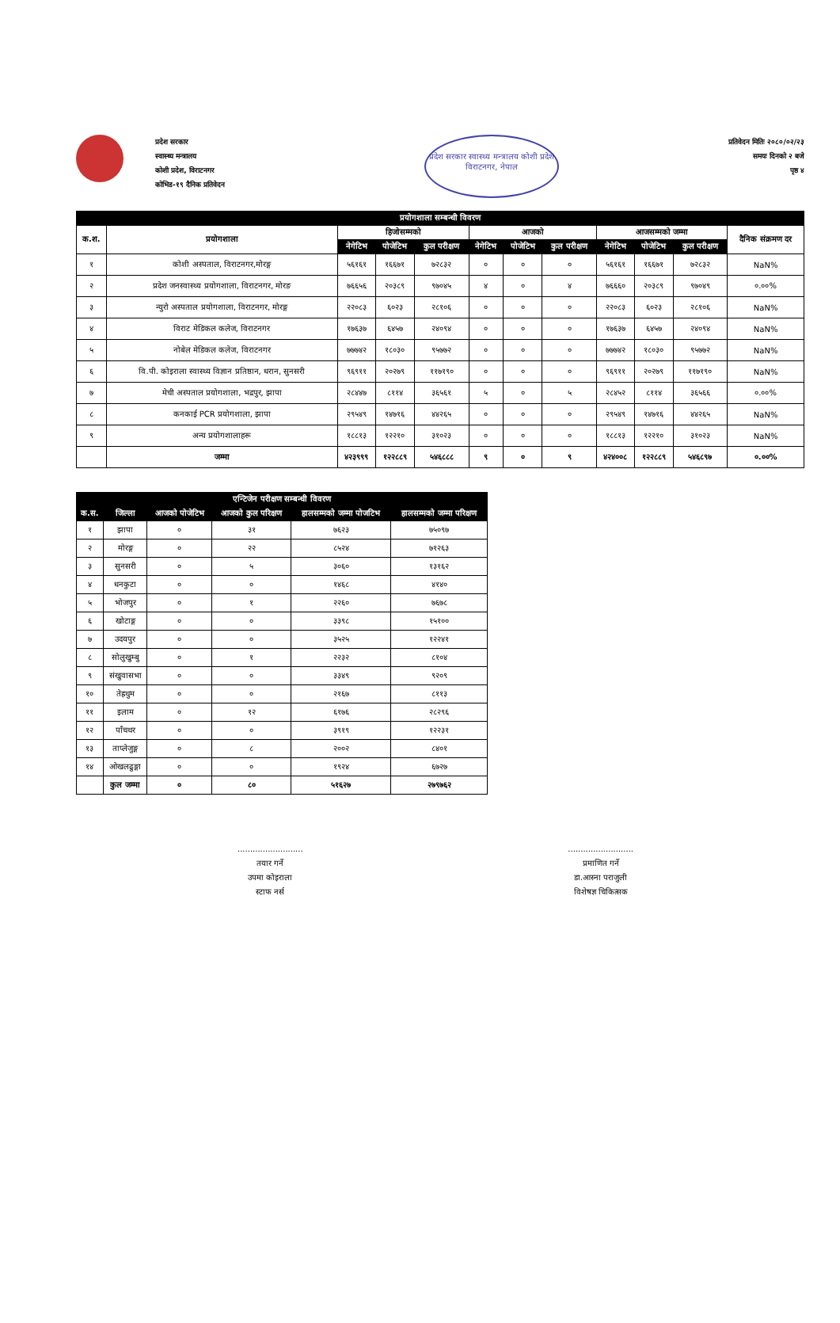प्रदेश सरकार
स्वास्थ्य मन्त्रालय
कोशी प्रदेश, विराटनगर
कोभिड-१९ दैनिक प्रतिवेदन
प्रदेश सरकार स्वास्थ्य मन्त्रालय कोशी प्रदेश विराटनगर, नेपाल
प्रतिवेदन मितिः २०८०/०२/२३
समयः दिनको २ बजे
पृष्ठ ४
| प्रयोगशाला सम्बन्धी विवरण | | | | | | | | | | | |
| --- | --- | --- | --- | --- | --- | --- | --- | --- | --- | --- | --- |
| क.श. | प्रयोगशाला | हिजोसम्मको | | | आजको | | | आजसम्मको जम्मा | | | दैनिक संक्रमण दर |
| | | नेगेटिभ | पोजेटिभ | कुल परीक्षण | नेगेटिभ | पोजेटिभ | कुल परीक्षण | नेगेटिभ | पोजेटिभ | कुल परीक्षण | |
| १ | कोशी अस्पताल, विराटनगर,मोरङ्ग | ५६१६१ | १६६७१ | ७२८३२ | ० | ० | ० | ५६१६१ | १६६७१ | ७२८३२ | NaN% |
| २ | प्रदेश जनस्वास्थ्य प्रयोगशाला, विराटनगर, मोरङ | ७६६५६ | २०३८९ | ९७०४५ | ४ | ० | ४ | ७६६६० | २०३८९ | ९७०४९ | ०.००% |
| ३ | न्युरो अस्पताल प्रयोगशाला, विराटनगर, मोरङ्ग | २२०८३ | ६०२३ | २८१०६ | ० | ० | ० | २२०८३ | ६०२३ | २८१०६ | NaN% |
| ४ | विराट मेडिकल कलेज, विराटनगर | १७६३७ | ६४५७ | २४०९४ | ० | ० | ० | १७६३७ | ६४५७ | २४०९४ | NaN% |
| ५ | नोबेल मेडिकल कलेज, विराटनगर | ७७७४२ | १८०३० | ९५७७२ | ० | ० | ० | ७७७४२ | १८०३० | ९५७७२ | NaN% |
| ६ | वि.पी. कोइराला स्वास्थ्य विज्ञान प्रतिष्ठान, धरान, सुनसरी | ९६९११ | २०२७९ | ११७१९० | ० | ० | ० | ९६९११ | २०२७९ | ११७१९० | NaN% |
| ७ | मेची अस्पताल प्रयोगशाला, भद्रपुर, झापा | २८४४७ | ८११४ | ३६५६१ | ५ | ० | ५ | २८४५२ | ८११४ | ३६५६६ | ०.००% |
| ८ | कनकाई PCR प्रयोगशाला, झापा | २९५४९ | १४७१६ | ४४२६५ | ० | ० | ० | २९५४९ | १४७१६ | ४४२६५ | NaN% |
| ९ | अन्य प्रयोगशालाहरू | १८८१३ | १२२१० | ३१०२३ | ० | ० | ० | १८८१३ | १२२१० | ३१०२३ | NaN% |
| | जम्मा | ४२३९९९ | १२२८८९ | ५४६८८८ | ९ | ० | ९ | ४२४००८ | १२२८८९ | ५४६८९७ | ०.००% |
| एन्टिजेन परीक्षण सम्बन्धी विवरण | | | | | |
| --- | --- | --- | --- | --- | --- |
| क.स. | जिल्ला | आजको पोजेटिभ | आजको कुल परिक्षण | हालसम्मको जम्मा पोजटिभ | हालसम्मको जम्मा परिक्षण |
| १ | झापा | ० | ३१ | ७६२३ | ७५०९७ |
| २ | मोरङ्ग | ० | २२ | ८५२४ | ७१२६३ |
| ३ | सुनसरी | ० | ५ | ३०६० | १३१६२ |
| ४ | धनकुटा | ० | ० | १४६८ | ४१४० |
| ५ | भोजपुर | ० | १ | २२६० | ७६७८ |
| ६ | खोटाङ्ग | ० | ० | ३३९८ | १५१०० |
| ७ | उदयपुर | ० | ० | ३५२५ | १२२४१ |
| ८ | सोलुखुम्बु | ० | १ | २२३२ | ८१०४ |
| ९ | संखुवासभा | ० | ० | ३३४९ | ९२०९ |
| १० | तेह्रथुम | ० | ० | २१६७ | ८११३ |
| ११ | इलाम | ० | १२ | ६१७६ | २८२९६ |
| १२ | पाँचथर | ० | ० | ३९१९ | १२२३१ |
| १३ | ताप्लेजुङ्ग | ० | ८ | २००२ | ८४०१ |
| १४ | ओखलढुङ्गा | ० | ० | १९२४ | ६७२७ |
| | कुल जम्मा | ० | ८० | ५१६२७ | २७९७६२ |
..........................
तयार गर्ने
उपमा कोइराला
स्टाफ नर्स
..........................
प्रमाणित गर्ने
डा.आस्ना पराजुली
विशेषज्ञ चिकित्सक